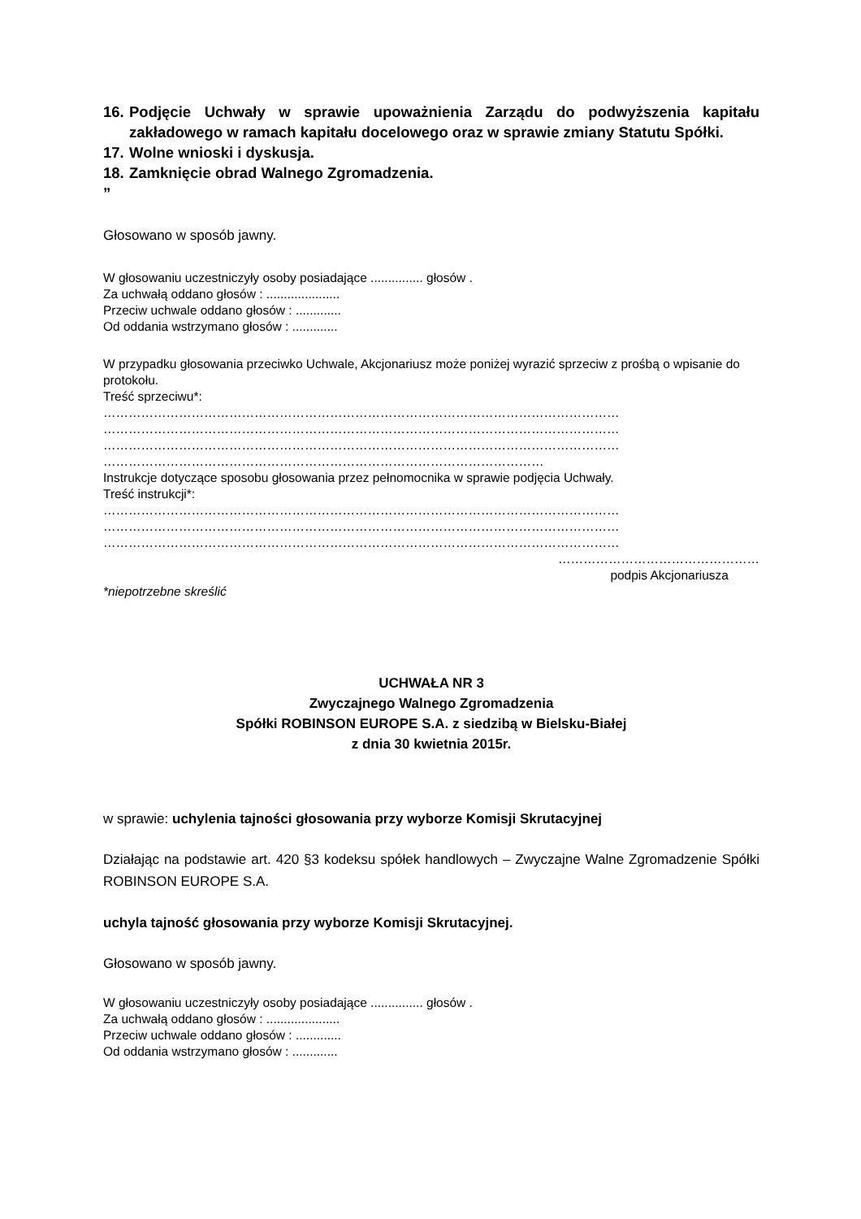16. Podjęcie Uchwały w sprawie upoważnienia Zarządu do podwyższenia kapitału zakładowego w ramach kapitału docelowego oraz w sprawie zmiany Statutu Spółki.
17. Wolne wnioski i dyskusja.
18. Zamknięcie obrad Walnego Zgromadzenia.
”
Głosowano w sposób jawny.
W głosowaniu uczestniczyły osoby posiadające ............... głosów .
Za uchwałą oddano głosów : .....................
Przeciw uchwale oddano głosów : .............
Od oddania wstrzymano głosów : .............
W przypadku głosowania przeciwko Uchwale, Akcjonariusz może poniżej wyrazić sprzeciw z prośbą o wpisanie do protokołu.
Treść sprzeciwu*:
……………………………………………………………………………………………………………
……………………………………………………………………………………………………………
……………………………………………………………………………………………………………
……………………………………………………………………………………………
Instrukcje dotyczące sposobu głosowania przez pełnomocnika w sprawie podjęcia Uchwały.
Treść instrukcji*:
……………………………………………………………………………………………………………
……………………………………………………………………………………………………………
……………………………………………………………………………………………………………
…………………………………………
podpis Akcjonariusza
*niepotrzebne skreślić
UCHWAŁA NR 3
Zwyczajnego Walnego Zgromadzenia
Spółki ROBINSON EUROPE S.A. z siedzibą w Bielsku-Białej
z dnia 30 kwietnia 2015r.
w sprawie: uchylenia tajności głosowania przy wyborze Komisji Skrutacyjnej
Działając na podstawie art. 420 §3 kodeksu spółek handlowych – Zwyczajne Walne Zgromadzenie Spółki ROBINSON EUROPE S.A.
uchyla tajność głosowania przy wyborze Komisji Skrutacyjnej.
Głosowano w sposób jawny.
W głosowaniu uczestniczyły osoby posiadające ............... głosów .
Za uchwałą oddano głosów : .....................
Przeciw uchwale oddano głosów : .............
Od oddania wstrzymano głosów : .............